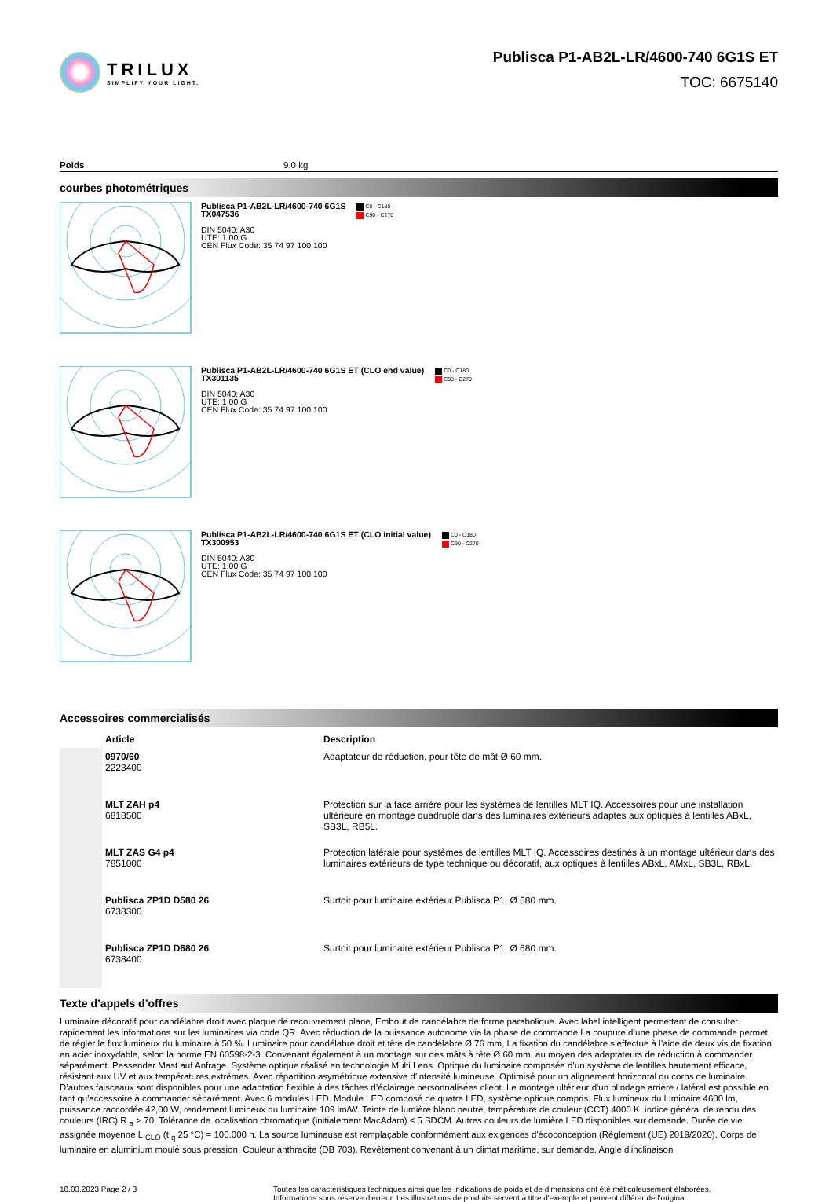TRILUX
SIMPLIFY YOUR LIGHT.
Publisca P1-AB2L-LR/4600-740 6G1S ET
TOC: 6675140
Poids 9,0 kg
courbes photométriques
Publisca P1-AB2L-LR/4600-740 6G1S
TX047536
DIN 5040: A30
UTE: 1,00 G
CEN Flux Code: 35 74 97 100 100
C0 - C180
C90 - C270
Publisca P1-AB2L-LR/4600-740 6G1S ET (CLO end value)
TX301135
DIN 5040: A30
UTE: 1,00 G
CEN Flux Code: 35 74 97 100 100
C0 - C180
C90 - C270
Publisca P1-AB2L-LR/4600-740 6G1S ET (CLO initial value)
TX300953
DIN 5040: A30
UTE: 1,00 G
CEN Flux Code: 35 74 97 100 100
C0 - C180
C90 - C270
Accessoires commercialisés
| | Article | Description |
| --- | --- | --- |
| | 0970/60 2223400 | Adaptateur de réduction, pour tête de mât Ø 60 mm. |
| | MLT ZAH p4 6818500 | Protection sur la face arrière pour les systèmes de lentilles MLT IQ. Accessoires pour une installation ultérieure en montage quadruple dans des luminaires extérieurs adaptés aux optiques à lentilles ABxL, SB3L, RB5L. |
| | MLT ZAS G4 p4 7851000 | Protection latérale pour systèmes de lentilles MLT IQ. Accessoires destinés à un montage ultérieur dans des luminaires extérieurs de type technique ou décoratif, aux optiques à lentilles ABxL, AMxL, SB3L, RBxL. |
| | Publisca ZP1D D580 26 6738300 | Surtoit pour luminaire extérieur Publisca P1, Ø 580 mm. |
| | Publisca ZP1D D680 26 6738400 | Surtoit pour luminaire extérieur Publisca P1, Ø 680 mm. |
Texte d’appels d’offres
Luminaire décoratif pour candélabre droit avec plaque de recouvrement plane, Embout de candélabre de forme parabolique. Avec label intelligent permettant de consulter rapidement les informations sur les luminaires via code QR. Avec réduction de la puissance autonome via la phase de commande.La coupure d’une phase de commande permet de régler le flux lumineux du luminaire à 50 %. Luminaire pour candélabre droit et tête de candélabre Ø 76 mm, La fixation du candélabre s’effectue à l’aide de deux vis de fixation en acier inoxydable, selon la norme EN 60598-2-3. Convenant également à un montage sur des mâts à tête Ø 60 mm, au moyen des adaptateurs de réduction à commander séparément. Passender Mast auf Anfrage. Système optique réalisé en technologie Multi Lens. Optique du luminaire composée d’un système de lentilles hautement efficace, résistant aux UV et aux températures extrêmes. Avec répartition asymétrique extensive d'intensité lumineuse. Optimisé pour un alignement horizontal du corps de luminaire. D’autres faisceaux sont disponibles pour une adaptation flexible à des tâches d’éclairage personnalisées client. Le montage ultérieur d'un blindage arrière / latéral est possible en tant qu'accessoire à commander séparément. Avec 6 modules LED. Module LED composé de quatre LED, système optique compris. Flux lumineux du luminaire 4600 lm, puissance raccordée 42,00 W, rendement lumineux du luminaire 109 lm/W. Teinte de lumière blanc neutre, température de couleur (CCT) 4000 K, indice général de rendu des couleurs (IRC) R <sub>a</sub> > 70. Tolérance de localisation chromatique (initialement MacAdam) ≤ 5 SDCM. Autres couleurs de lumière LED disponibles sur demande. Durée de vie assignée moyenne L <sub>CLO</sub> (t <sub>q</sub> 25 °C) = 100.000 h. La source lumineuse est remplaçable conformément aux exigences d'écoconception (Règlement (UE) 2019/2020). Corps de luminaire en aluminium moulé sous pression. Couleur anthracite (DB 703). Revêtement convenant à un climat maritime, sur demande. Angle d'inclinaison
10.03.2023 Page 2 / 3 Toutes les caractéristiques techniques ainsi que les indications de poids et de dimensions ont été méticuleusement élaborées.
Informations sous réserve d'erreur. Les illustrations de produits servent à titre d'exemple et peuvent différer de l'original.